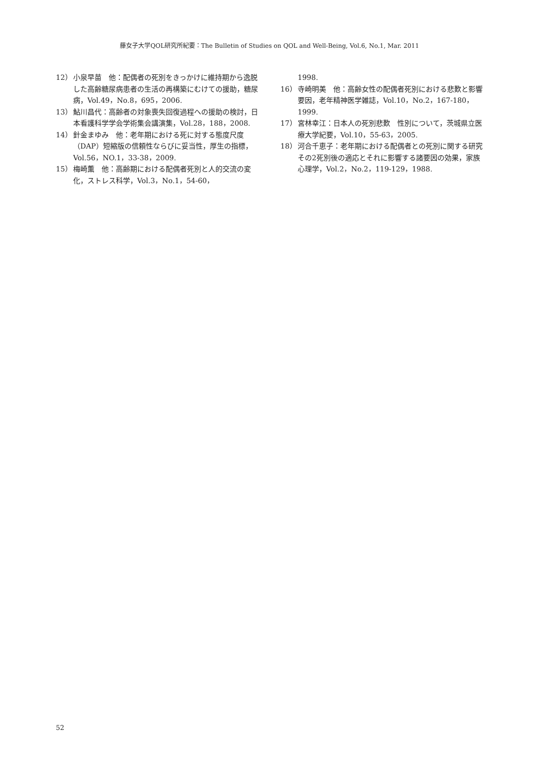藤女子大学QOL研究所紀要：The Bulletin of Studies on QOL and Well-Being, Vol.6, No.1, Mar. 2011
12） 小泉早苗　他：配偶者の死別をきっかけに維持期から逸脱した高齢糖尿病患者の生活の再構築にむけての援助，糖尿病，Vol.49，No.8，695，2006.
13） 鮎川昌代：高齢者の対象喪失回復過程への援助の検討，日本看護科学学会学術集会講演集，Vol.28，188，2008.
14） 針金まゆみ　他：老年期における死に対する態度尺度（DAP）短縮版の信頼性ならびに妥当性，厚生の指標，Vol.56，NO.1，33-38，2009.
15） 梅崎薫　他：高齢期における配偶者死別と人的交流の変化，ストレス科学，Vol.3，No.1，54-60，
1998.
16） 寺崎明美　他：高齢女性の配偶者死別における悲歎と影響要因，老年精神医学雑誌，Vol.10，No.2，167-180，1999.
17） 宮林幸江：日本人の死別悲歎　性別について，茨城県立医療大学紀要，Vol.10，55-63，2005.
18） 河合千恵子：老年期における配偶者との死別に関する研究　その2死別後の適応とそれに影響する諸要因の効果，家族心理学，Vol.2，No.2，119-129，1988.
52